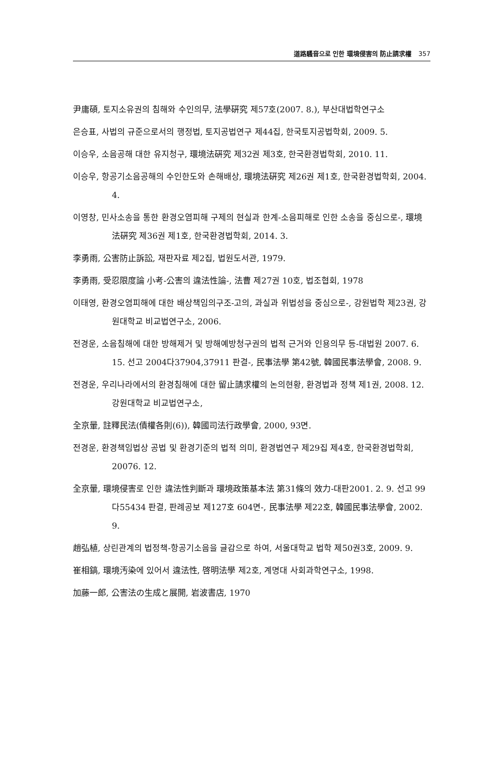道路騷音으로 인한 環境侵害의 防止請求權 357
尹庸碩, 토지소유권의 침해와 수인의무, 法學硏究 제57호(2007. 8.), 부산대법학연구소
은승표, 사법의 규준으로서의 행정법, 토지공법연구 제44집, 한국토지공법학회, 2009. 5.
이승우, 소음공해 대한 유지청구, 環境法硏究 제32권 제3호, 한국환경법학회, 2010. 11.
이승우, 항공기소음공해의 수인한도와 손해배상, 環境法硏究 제26권 제1호, 한국환경법학회, 2004. 4.
이영창, 민사소송을 통한 환경오염피해 구제의 현실과 한계-소음피해로 인한 소송을 중심으로-, 環境法硏究 제36권 제1호, 한국환경법학회, 2014. 3.
李勇雨, 公害防止訴訟, 재판자료 제2집, 법원도서관, 1979.
李勇雨, 受忍限度論 小考-公害의 違法性論-, 法曹 제27권 10호, 법조협회, 1978
이태영, 환경오염피해에 대한 배상책임의구조-고의, 과실과 위법성을 중심으로-, 강원법학 제23권, 강원대학교 비교법연구소, 2006.
전경운, 소음침해에 대한 방해제거 및 방해예방청구권의 법적 근거와 인용의무 등-대법원 2007. 6. 15. 선고 2004다37904,37911 판결-, 民事法學 第42號, 韓國民事法學會, 2008. 9.
전경운, 우리나라에서의 환경침해에 대한 留止請求權의 논의현황, 환경법과 정책 제1권, 2008. 12. 강원대학교 비교법연구소,
全京暈, 註釋民法(債權各則(6)), 韓國司法行政學會, 2000, 93면.
전경운, 환경책임법상 공법 및 환경기준의 법적 의미, 환경법연구 제29집 제4호, 한국환경법학회, 20076. 12.
全京暈, 環境侵害로 인한 違法性判斷과 環境政策基本法 第31條의 效力-대판2001. 2. 9. 선고 99다55434 판결, 판례공보 제127호 604면-, 民事法學 제22호, 韓國民事法學會, 2002. 9.
趙弘植, 상린관계의 법정책-항공기소음을 글감으로 하여, 서울대학교 법학 제50권3호, 2009. 9.
崔相鎬, 環境汚染에 있어서 違法性, 啓明法學 제2호, 계명대 사회과학연구소, 1998.
加藤一郎, 公害法の生成と展開, 岩波書店, 1970